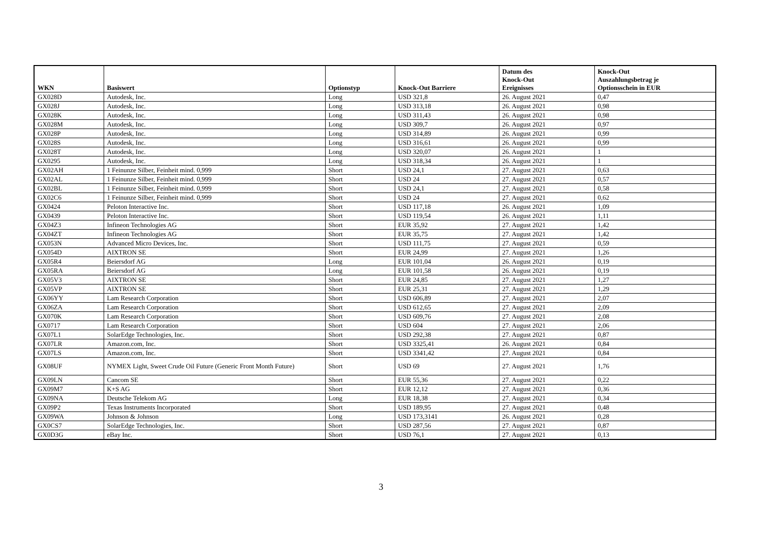| WKN | Basiswert | Optionstyp | Knock-Out Barriere | Datum des Knock-Out Ereignisses | Knock-Out Auszahlungsbetrag je Optionsschein in EUR |
| --- | --- | --- | --- | --- | --- |
| GX028D | Autodesk, Inc. | Long | USD 321,8 | 26. August 2021 | 0,47 |
| GX028J | Autodesk, Inc. | Long | USD 313,18 | 26. August 2021 | 0,98 |
| GX028K | Autodesk, Inc. | Long | USD 311,43 | 26. August 2021 | 0,98 |
| GX028M | Autodesk, Inc. | Long | USD 309,7 | 26. August 2021 | 0,97 |
| GX028P | Autodesk, Inc. | Long | USD 314,89 | 26. August 2021 | 0,99 |
| GX028S | Autodesk, Inc. | Long | USD 316,61 | 26. August 2021 | 0,99 |
| GX028T | Autodesk, Inc. | Long | USD 320,07 | 26. August 2021 | 1 |
| GX0295 | Autodesk, Inc. | Long | USD 318,34 | 26. August 2021 | 1 |
| GX02AH | 1 Feinunze Silber, Feinheit mind. 0,999 | Short | USD 24,1 | 27. August 2021 | 0,63 |
| GX02AL | 1 Feinunze Silber, Feinheit mind. 0,999 | Short | USD 24 | 27. August 2021 | 0,57 |
| GX02BL | 1 Feinunze Silber, Feinheit mind. 0,999 | Short | USD 24,1 | 27. August 2021 | 0,58 |
| GX02C6 | 1 Feinunze Silber, Feinheit mind. 0,999 | Short | USD 24 | 27. August 2021 | 0,62 |
| GX0424 | Peloton Interactive Inc. | Short | USD 117,18 | 26. August 2021 | 1,09 |
| GX0439 | Peloton Interactive Inc. | Short | USD 119,54 | 26. August 2021 | 1,11 |
| GX04Z3 | Infineon Technologies AG | Short | EUR 35,92 | 27. August 2021 | 1,42 |
| GX04ZT | Infineon Technologies AG | Short | EUR 35,75 | 27. August 2021 | 1,42 |
| GX053N | Advanced Micro Devices, Inc. | Short | USD 111,75 | 27. August 2021 | 0,59 |
| GX054D | AIXTRON SE | Short | EUR 24,99 | 27. August 2021 | 1,26 |
| GX05R4 | Beiersdorf AG | Long | EUR 101,04 | 26. August 2021 | 0,19 |
| GX05RA | Beiersdorf AG | Long | EUR 101,58 | 26. August 2021 | 0,19 |
| GX05V3 | AIXTRON SE | Short | EUR 24,85 | 27. August 2021 | 1,27 |
| GX05VP | AIXTRON SE | Short | EUR 25,31 | 27. August 2021 | 1,29 |
| GX06YY | Lam Research Corporation | Short | USD 606,89 | 27. August 2021 | 2,07 |
| GX06ZA | Lam Research Corporation | Short | USD 612,65 | 27. August 2021 | 2,09 |
| GX070K | Lam Research Corporation | Short | USD 609,76 | 27. August 2021 | 2,08 |
| GX0717 | Lam Research Corporation | Short | USD 604 | 27. August 2021 | 2,06 |
| GX07L1 | SolarEdge Technologies, Inc. | Short | USD 292,38 | 27. August 2021 | 0,87 |
| GX07LR | Amazon.com, Inc. | Short | USD 3325,41 | 26. August 2021 | 0,84 |
| GX07LS | Amazon.com, Inc. | Short | USD 3341,42 | 27. August 2021 | 0,84 |
| GX08UF | NYMEX Light, Sweet Crude Oil Future (Generic Front Month Future) | Short | USD 69 | 27. August 2021 | 1,76 |
| GX09LN | Cancom SE | Short | EUR 55,36 | 27. August 2021 | 0,22 |
| GX09M7 | K+S AG | Short | EUR 12,12 | 27. August 2021 | 0,36 |
| GX09NA | Deutsche Telekom AG | Long | EUR 18,38 | 27. August 2021 | 0,34 |
| GX09P2 | Texas Instruments Incorporated | Short | USD 189,95 | 27. August 2021 | 0,48 |
| GX09WA | Johnson & Johnson | Long | USD 173,3141 | 26. August 2021 | 0,28 |
| GX0CS7 | SolarEdge Technologies, Inc. | Short | USD 287,56 | 27. August 2021 | 0,87 |
| GX0D3G | eBay Inc. | Short | USD 76,1 | 27. August 2021 | 0,13 |
3